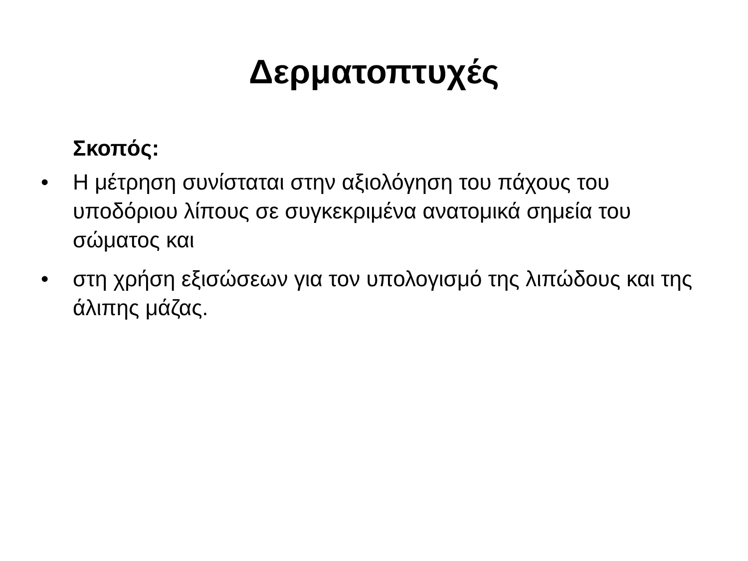Δερματοπτυχές
Σκοπός:
• Η μέτρηση συνίσταται στην αξιολόγηση του πάχους του υποδόριου λίπους σε συγκεκριμένα ανατομικά σημεία του σώματος και
• στη χρήση εξισώσεων για τον υπολογισμό της λιπώδους και της άλιπης μάζας.